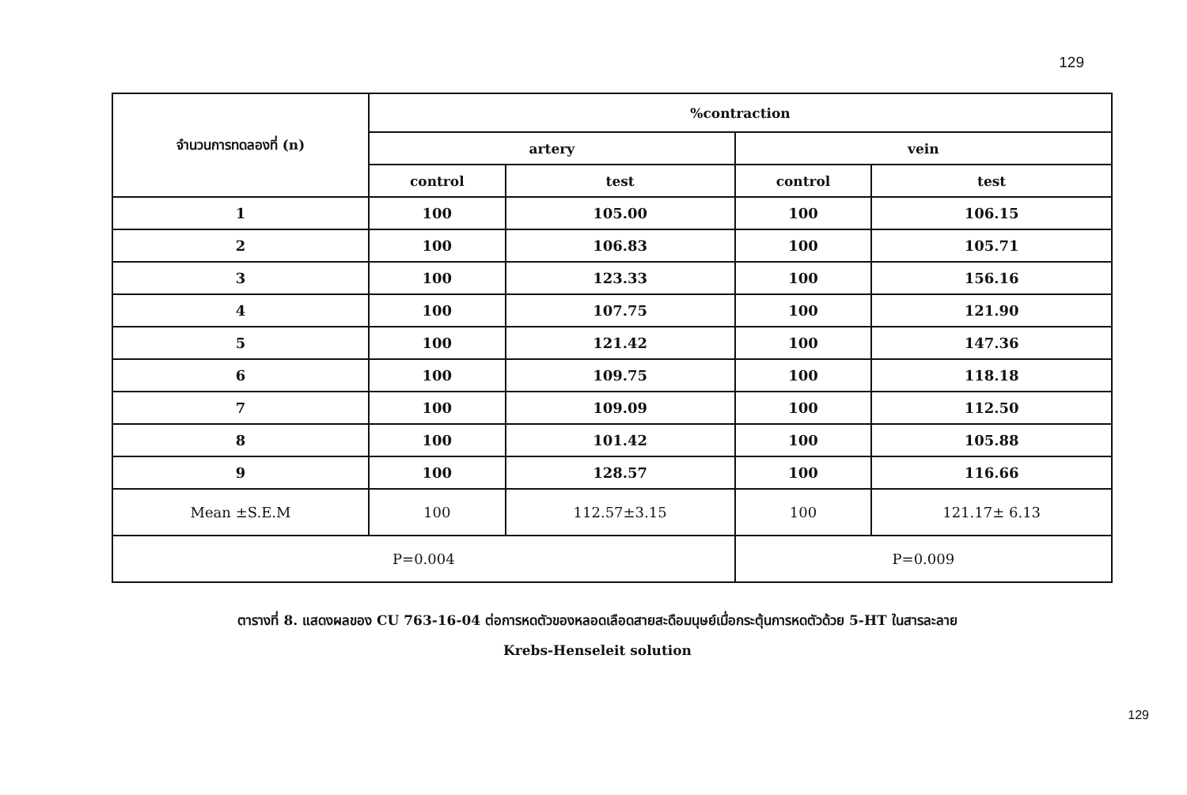129
| จำนวนการทดลองที่ (n) | %contraction | | | |
| --- | --- | --- | --- | --- |
| | artery | | vein | |
| | control | test | control | test |
| 1 | 100 | 105.00 | 100 | 106.15 |
| 2 | 100 | 106.83 | 100 | 105.71 |
| 3 | 100 | 123.33 | 100 | 156.16 |
| 4 | 100 | 107.75 | 100 | 121.90 |
| 5 | 100 | 121.42 | 100 | 147.36 |
| 6 | 100 | 109.75 | 100 | 118.18 |
| 7 | 100 | 109.09 | 100 | 112.50 |
| 8 | 100 | 101.42 | 100 | 105.88 |
| 9 | 100 | 128.57 | 100 | 116.66 |
| Mean ±S.E.M | 100 | 112.57±3.15 | 100 | 121.17± 6.13 |
| P=0.004 | | | P=0.009 | |
ตารางที่ 8. แสดงผลของ CU 763-16-04 ต่อการหดตัวของหลอดเลือดสายสะดือมนุษย์เมื่อกระตุ้นการหดตัวด้วย 5-HT ในสารละลาย
Krebs-Henseleit solution
129